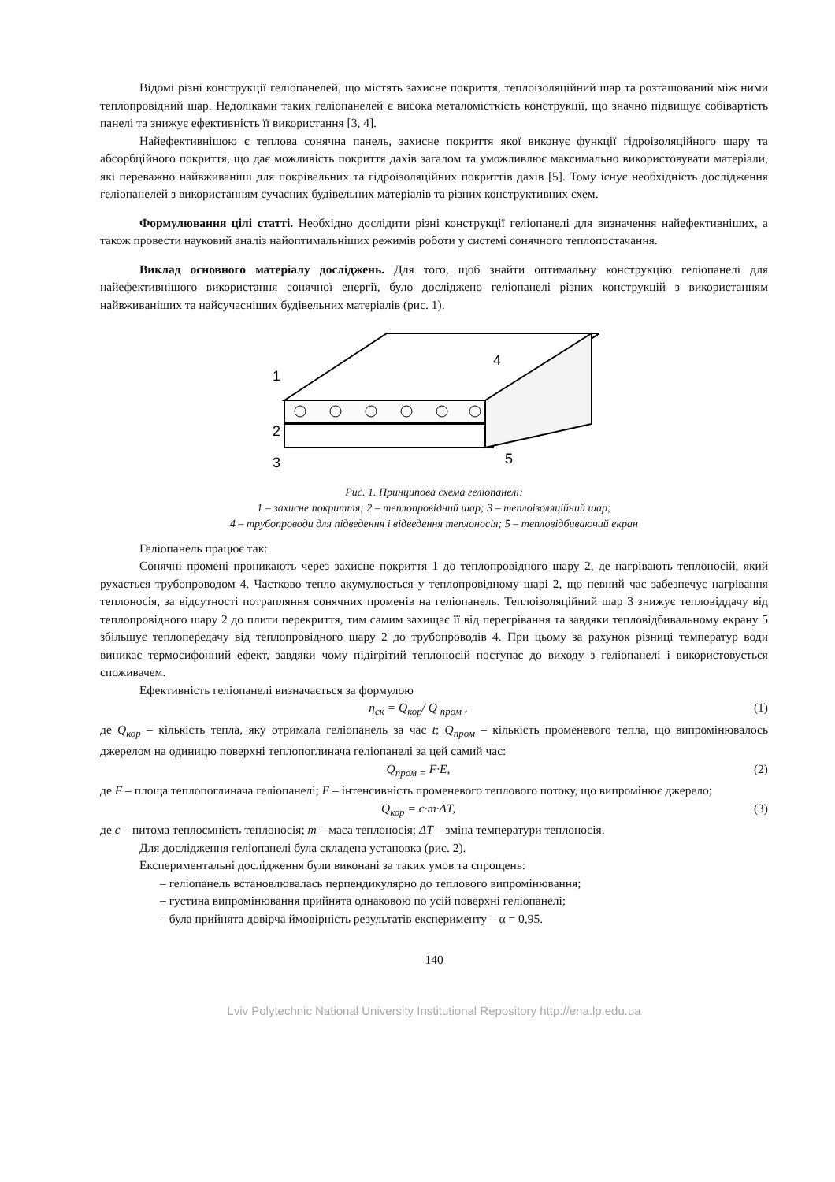Відомі різні конструкції геліопанелей, що містять захисне покриття, теплоізоляційний шар та розташований між ними теплопровідний шар. Недоліками таких геліопанелей є висока металомісткість конструкції, що значно підвищує собівартість панелі та знижує ефективність її використання [3, 4].
Найефективнішою є теплова сонячна панель, захисне покриття якої виконує функції гідроізоляційного шару та абсорбційного покриття, що дає можливість покриття дахів загалом та уможливлює максимально використовувати матеріали, які переважно найвживаніші для покрівельних та гідроізоляційних покриттів дахів [5]. Тому існує необхідність дослідження геліопанелей з використанням сучасних будівельних матеріалів та різних конструктивних схем.
Формулювання цілі статті. Необхідно дослідити різні конструкції геліопанелі для визначення найефективніших, а також провести науковий аналіз найоптимальніших режимів роботи у системі сонячного теплопостачання.
Виклад основного матеріалу досліджень. Для того, щоб знайти оптимальну конструкцію геліопанелі для найефективнішого використання сонячної енергії, було досліджено геліопанелі різних конструкцій з використанням найвживаніших та найсучасніших будівельних матеріалів (рис. 1).
1
2
3
4
5
Рис. 1. Принципова схема геліопанелі:
1 – захисне покриття; 2 – теплопровідний шар; 3 – теплоізоляційний шар;
4 – трубопроводи для підведення і відведення теплоносія; 5 – тепловідбиваючий екран
Геліопанель працює так:
Сонячні промені проникають через захисне покриття 1 до теплопровідного шару 2, де нагрівають теплоносій, який рухається трубопроводом 4. Частково тепло акумулюється у теплопровідному шарі 2, що певний час забезпечує нагрівання теплоносія, за відсутності потрапляння сонячних променів на геліопанель. Теплоізоляційний шар 3 знижує тепловіддачу від теплопровідного шару 2 до плити перекриття, тим самим захищає її від перегрівання та завдяки тепловідбивальному екрану 5 збільшує теплопередачу від теплопровідного шару 2 до трубопроводів 4. При цьому за рахунок різниці температур води виникає термосифонний ефект, завдяки чому підігрітий теплоносій поступає до виходу з геліопанелі і використовується споживачем.
Ефективність геліопанелі визначається за формулою
η<sub>ск</sub> = Q<sub>кор</sub>/ Q <sub>пром</sub> , (1)
де Q<sub>кор</sub> – кількість тепла, яку отримала геліопанель за час t; Q<sub>пром</sub> – кількість променевого тепла, що випромінювалось джерелом на одиницю поверхні теплопоглинача геліопанелі за цей самий час:
Q<sub>пром =</sub> F·E, (2)
де F – площа теплопоглинача геліопанелі; E – інтенсивність променевого теплового потоку, що випромінює джерело;
Q<sub>кор</sub> = c·m·ΔT, (3)
де c – питома теплоємність теплоносія; m – маса теплоносія; ΔT – зміна температури теплоносія.
Для дослідження геліопанелі була складена установка (рис. 2).
Експериментальні дослідження були виконані за таких умов та спрощень:
– геліопанель встановлювалась перпендикулярно до теплового випромінювання;
– густина випромінювання прийнята однаковою по усій поверхні геліопанелі;
– була прийнята довірча ймовірність результатів експерименту – α = 0,95.
140
Lviv Polytechnic National University Institutional Repository http://ena.lp.edu.ua